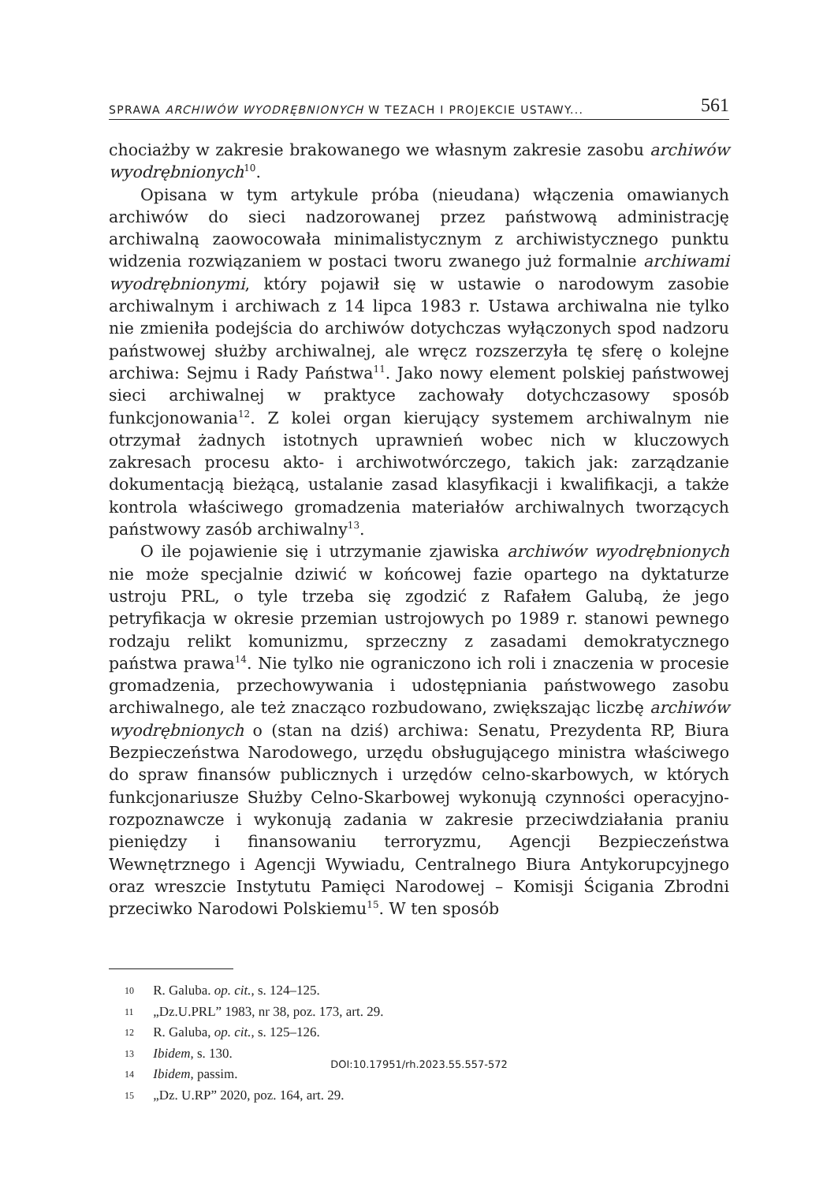SPRAWA ARCHIWÓW WYODRĘBNIONYCH W TEZACH I PROJEKCIE USTAWY... 561
chociażby w zakresie brakowanego we własnym zakresie zasobu archiwów wyodrębnionych<sup>10</sup>.
Opisana w tym artykule próba (nieudana) włączenia omawianych archiwów do sieci nadzorowanej przez państwową administrację archiwalną zaowocowała minimalistycznym z archiwistycznego punktu widzenia rozwiązaniem w postaci tworu zwanego już formalnie archiwami wyodrębnionymi, który pojawił się w ustawie o narodowym zasobie archiwalnym i archiwach z 14 lipca 1983 r. Ustawa archiwalna nie tylko nie zmieniła podejścia do archiwów dotychczas wyłączonych spod nadzoru państwowej służby archiwalnej, ale wręcz rozszerzyła tę sferę o kolejne archiwa: Sejmu i Rady Państwa<sup>11</sup>. Jako nowy element polskiej państwowej sieci archiwalnej w praktyce zachowały dotychczasowy sposób funkcjonowania<sup>12</sup>. Z kolei organ kierujący systemem archiwalnym nie otrzymał żadnych istotnych uprawnień wobec nich w kluczowych zakresach procesu akto- i archiwotwórczego, takich jak: zarządzanie dokumentacją bieżącą, ustalanie zasad klasyfikacji i kwalifikacji, a także kontrola właściwego gromadzenia materiałów archiwalnych tworzących państwowy zasób archiwalny<sup>13</sup>.
O ile pojawienie się i utrzymanie zjawiska archiwów wyodrębnionych nie może specjalnie dziwić w końcowej fazie opartego na dyktaturze ustroju PRL, o tyle trzeba się zgodzić z Rafałem Galubą, że jego petryfikacja w okresie przemian ustrojowych po 1989 r. stanowi pewnego rodzaju relikt komunizmu, sprzeczny z zasadami demokratycznego państwa prawa<sup>14</sup>. Nie tylko nie ograniczono ich roli i znaczenia w procesie gromadzenia, przechowywania i udostępniania państwowego zasobu archiwalnego, ale też znacząco rozbudowano, zwiększając liczbę archiwów wyodrębnionych o (stan na dziś) archiwa: Senatu, Prezydenta RP, Biura Bezpieczeństwa Narodowego, urzędu obsługującego ministra właściwego do spraw finansów publicznych i urzędów celno-skarbowych, w których funkcjonariusze Służby Celno-Skarbowej wykonują czynności operacyjno-rozpoznawcze i wykonują zadania w zakresie przeciwdziałania praniu pieniędzy i finansowaniu terroryzmu, Agencji Bezpieczeństwa Wewnętrznego i Agencji Wywiadu, Centralnego Biura Antykorupcyjnego oraz wreszcie Instytutu Pamięci Narodowej – Komisji Ścigania Zbrodni przeciwko Narodowi Polskiemu<sup>15</sup>. W ten sposób
10 R. Galuba. op. cit., s. 124–125.
11 „Dz.U.PRL” 1983, nr 38, poz. 173, art. 29.
12 R. Galuba, op. cit., s. 125–126.
13 Ibidem, s. 130.
14 Ibidem, passim.
15 „Dz. U.RP” 2020, poz. 164, art. 29.
DOI:10.17951/rh.2023.55.557-572